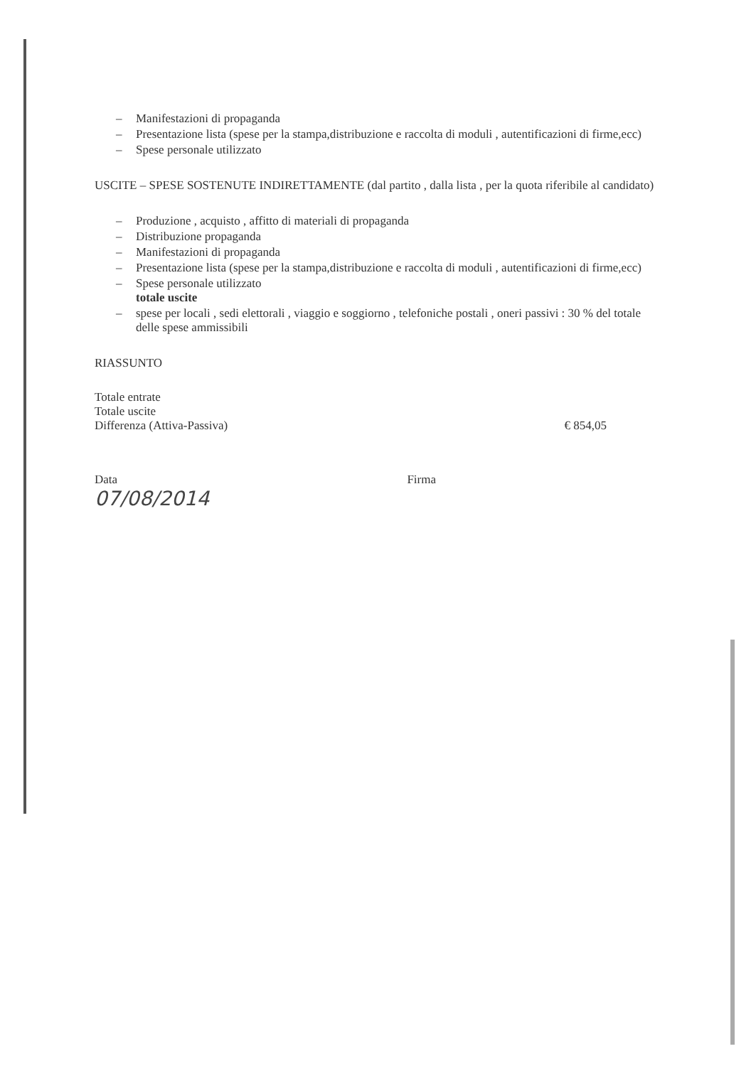– Manifestazioni di propaganda
– Presentazione lista (spese per la stampa,distribuzione e raccolta di moduli , autentificazioni di firme,ecc)
– Spese personale utilizzato
USCITE – SPESE SOSTENUTE INDIRETTAMENTE (dal partito , dalla lista , per la quota riferibile al candidato)
– Produzione , acquisto , affitto di materiali di propaganda
– Distribuzione propaganda
– Manifestazioni di propaganda
– Presentazione lista (spese per la stampa,distribuzione e raccolta di moduli , autentificazioni di firme,ecc)
– Spese personale utilizzato
totale uscite
– spese per locali , sedi elettorali , viaggio e soggiorno , telefoniche postali , oneri passivi : 30 % del totale delle spese ammissibili
RIASSUNTO
Totale entrate
Totale uscite
Differenza (Attiva-Passiva) € 854,05
Data Firma
07/08/2014